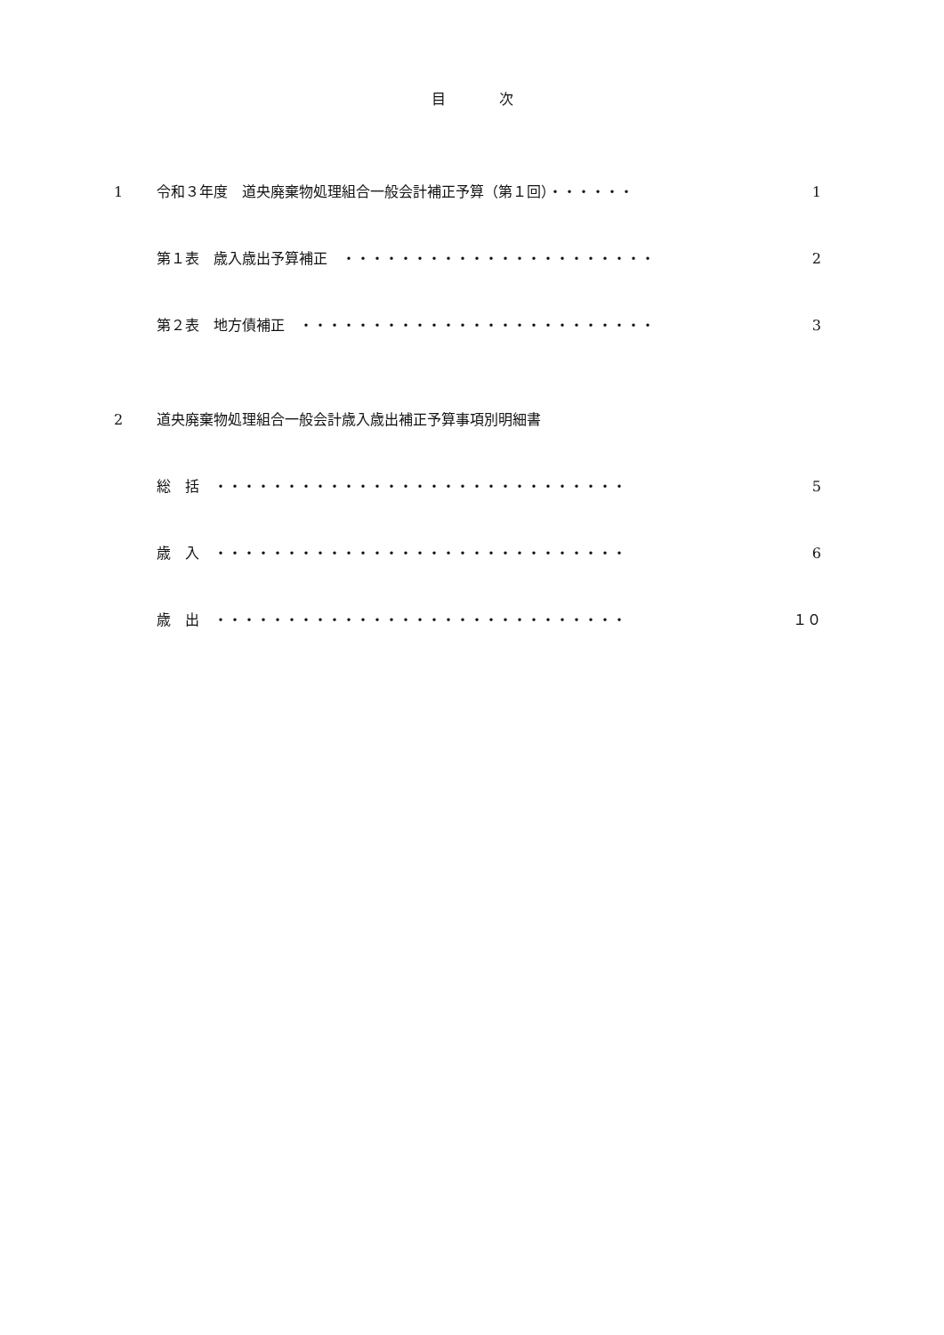目次
1 令和３年度　道央廃棄物処理組合一般会計補正予算（第１回）・・・・・・ 1
第１表　歳入歳出予算補正　・・・・・・・・・・・・・・・・・・・・・・ 2
第２表　地方債補正　・・・・・・・・・・・・・・・・・・・・・・・・・ 3
2 道央廃棄物処理組合一般会計歳入歳出補正予算事項別明細書
総　括　・・・・・・・・・・・・・・・・・・・・・・・・・・・・・ 5
歳　入　・・・・・・・・・・・・・・・・・・・・・・・・・・・・・ 6
歳　出　・・・・・・・・・・・・・・・・・・・・・・・・・・・・・ １０